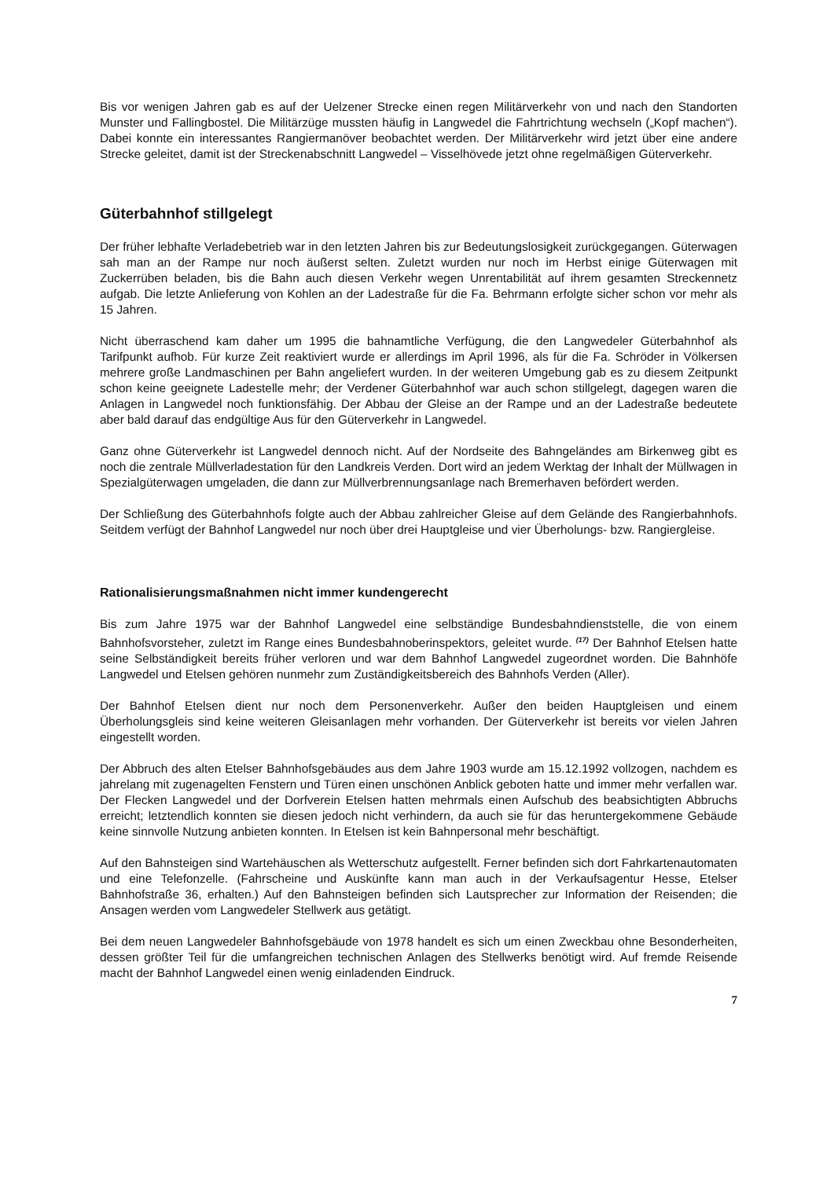Bis vor wenigen Jahren gab es auf der Uelzener Strecke einen regen Militärverkehr von und nach den Standorten Munster und Fallingbostel. Die Militärzüge mussten häufig in Langwedel die Fahrtrichtung wechseln („Kopf machen“). Dabei konnte ein interessantes Rangiermanöver beobachtet werden. Der Militärverkehr wird jetzt über eine andere Strecke geleitet, damit ist der Streckenabschnitt Langwedel – Visselhövede jetzt ohne regelmäßigen Güterverkehr.
Güterbahnhof stillgelegt
Der früher lebhafte Verladebetrieb war in den letzten Jahren bis zur Bedeutungslosigkeit zurückgegangen. Güterwagen sah man an der Rampe nur noch äußerst selten. Zuletzt wurden nur noch im Herbst einige Güterwagen mit Zuckerrüben beladen, bis die Bahn auch diesen Verkehr wegen Unrentabilität auf ihrem gesamten Streckennetz aufgab. Die letzte Anlieferung von Kohlen an der Ladestraße für die Fa. Behrmann erfolgte sicher schon vor mehr als 15 Jahren.
Nicht überraschend kam daher um 1995 die bahnamtliche Verfügung, die den Langwedeler Güterbahnhof als Tarifpunkt aufhob. Für kurze Zeit reaktiviert wurde er allerdings im April 1996, als für die Fa. Schröder in Völkersen mehrere große Landmaschinen per Bahn angeliefert wurden. In der weiteren Umgebung gab es zu diesem Zeitpunkt schon keine geeignete Ladestelle mehr; der Verdener Güterbahnhof war auch schon stillgelegt, dagegen waren die Anlagen in Langwedel noch funktionsfähig. Der Abbau der Gleise an der Rampe und an der Ladestraße bedeutete aber bald darauf das endgültige Aus für den Güterverkehr in Langwedel.
Ganz ohne Güterverkehr ist Langwedel dennoch nicht. Auf der Nordseite des Bahngeländes am Birkenweg gibt es noch die zentrale Müllverladestation für den Landkreis Verden. Dort wird an jedem Werktag der Inhalt der Müllwagen in Spezialgüterwagen umgeladen, die dann zur Müllverbrennungsanlage nach Bremerhaven befördert werden.
Der Schließung des Güterbahnhofs folgte auch der Abbau zahlreicher Gleise auf dem Gelände des Rangierbahnhofs. Seitdem verfügt der Bahnhof Langwedel nur noch über drei Hauptgleise und vier Überholungs- bzw. Rangiergleise.
Rationalisierungsmaßnahmen nicht immer kundengerecht
Bis zum Jahre 1975 war der Bahnhof Langwedel eine selbständige Bundesbahndienststelle, die von einem Bahnhofsvorsteher, zuletzt im Range eines Bundesbahnoberinspektors, geleitet wurde. <sup>(17)</sup> Der Bahnhof Etelsen hatte seine Selbständigkeit bereits früher verloren und war dem Bahnhof Langwedel zugeordnet worden. Die Bahnhöfe Langwedel und Etelsen gehören nunmehr zum Zuständigkeitsbereich des Bahnhofs Verden (Aller).
Der Bahnhof Etelsen dient nur noch dem Personenverkehr. Außer den beiden Hauptgleisen und einem Überholungsgleis sind keine weiteren Gleisanlagen mehr vorhanden. Der Güterverkehr ist bereits vor vielen Jahren eingestellt worden.
Der Abbruch des alten Etelser Bahnhofsgebäudes aus dem Jahre 1903 wurde am 15.12.1992 vollzogen, nachdem es jahrelang mit zugenagelten Fenstern und Türen einen unschönen Anblick geboten hatte und immer mehr verfallen war. Der Flecken Langwedel und der Dorfverein Etelsen hatten mehrmals einen Aufschub des beabsichtigten Abbruchs erreicht; letztendlich konnten sie diesen jedoch nicht verhindern, da auch sie für das heruntergekommene Gebäude keine sinnvolle Nutzung anbieten konnten. In Etelsen ist kein Bahnpersonal mehr beschäftigt.
Auf den Bahnsteigen sind Wartehäuschen als Wetterschutz aufgestellt. Ferner befinden sich dort Fahrkartenautomaten und eine Telefonzelle. (Fahrscheine und Auskünfte kann man auch in der Verkaufsagentur Hesse, Etelser Bahnhofstraße 36, erhalten.) Auf den Bahnsteigen befinden sich Lautsprecher zur Information der Reisenden; die Ansagen werden vom Langwedeler Stellwerk aus getätigt.
Bei dem neuen Langwedeler Bahnhofsgebäude von 1978 handelt es sich um einen Zweckbau ohne Besonderheiten, dessen größter Teil für die umfangreichen technischen Anlagen des Stellwerks benötigt wird. Auf fremde Reisende macht der Bahnhof Langwedel einen wenig einladenden Eindruck.
7